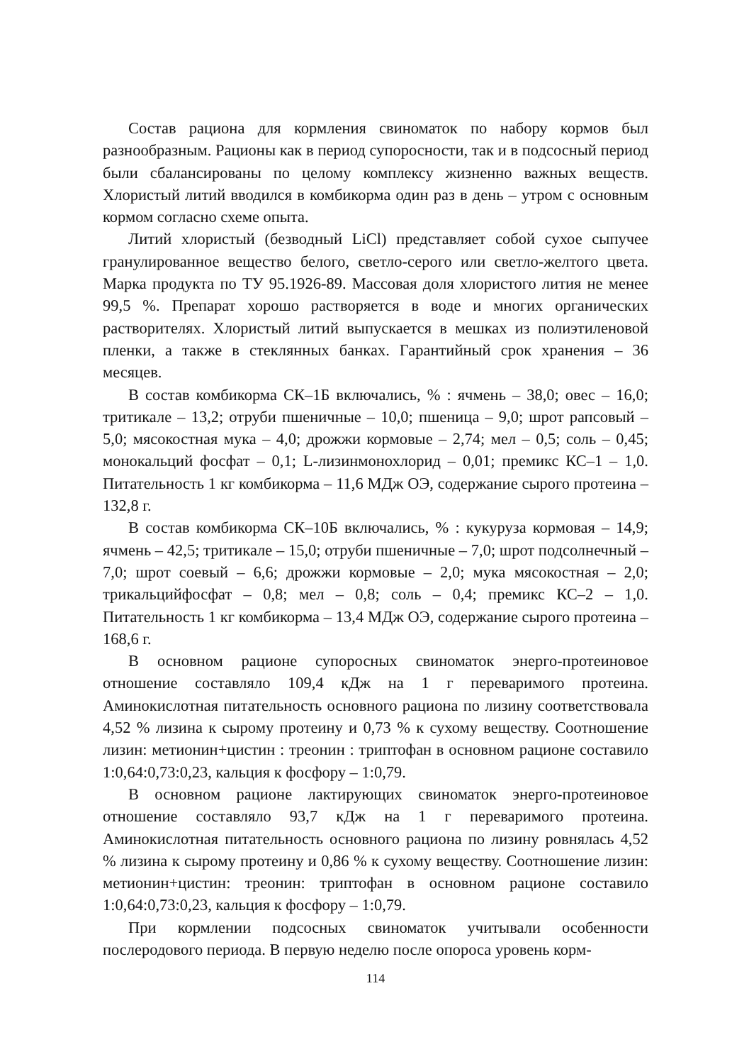Состав рациона для кормления свиноматок по набору кормов был разнообразным. Рационы как в период супоросности, так и в подсосный период были сбалансированы по целому комплексу жизненно важных веществ. Хлористый литий вводился в комбикорма один раз в день – утром с основным кормом согласно схеме опыта.
Литий хлористый (безводный LiCl) представляет собой сухое сыпучее гранулированное вещество белого, светло-серого или светло-желтого цвета. Марка продукта по ТУ 95.1926-89. Массовая доля хлористого лития не менее 99,5 %. Препарат хорошо растворяется в воде и многих органических растворителях. Хлористый литий выпускается в мешках из полиэтиленовой пленки, а также в стеклянных банках. Гарантийный срок хранения – 36 месяцев.
В состав комбикорма СК–1Б включались, % : ячмень – 38,0; овес – 16,0; тритикале – 13,2; отруби пшеничные – 10,0; пшеница – 9,0; шрот рапсовый – 5,0; мясокостная мука – 4,0; дрожжи кормовые – 2,74; мел – 0,5; соль – 0,45; монокальций фосфат – 0,1; L-лизинмонохлорид – 0,01; премикс КС–1 – 1,0. Питательность 1 кг комбикорма – 11,6 МДж ОЭ, содержание сырого протеина – 132,8 г.
В состав комбикорма СК–10Б включались, % : кукуруза кормовая – 14,9; ячмень – 42,5; тритикале – 15,0; отруби пшеничные – 7,0; шрот подсолнечный – 7,0; шрот соевый – 6,6; дрожжи кормовые – 2,0; мука мясокостная – 2,0; трикальцийфосфат – 0,8; мел – 0,8; соль – 0,4; премикс КС–2 – 1,0. Питательность 1 кг комбикорма – 13,4 МДж ОЭ, содержание сырого протеина – 168,6 г.
В основном рационе супоросных свиноматок энерго-протеиновое отношение составляло 109,4 кДж на 1 г переваримого протеина. Аминокислотная питательность основного рациона по лизину соответствовала 4,52 % лизина к сырому протеину и 0,73 % к сухому веществу. Соотношение лизин: метионин+цистин : треонин : триптофан в основном рационе составило 1:0,64:0,73:0,23, кальция к фосфору – 1:0,79.
В основном рационе лактирующих свиноматок энерго-протеиновое отношение составляло 93,7 кДж на 1 г переваримого протеина. Аминокислотная питательность основного рациона по лизину ровнялась 4,52 % лизина к сырому протеину и 0,86 % к сухому веществу. Соотношение лизин: метионин+цистин: треонин: триптофан в основном рационе составило 1:0,64:0,73:0,23, кальция к фосфору – 1:0,79.
При кормлении подсосных свиноматок учитывали особенности послеродового периода. В первую неделю после опороса уровень корм-
114